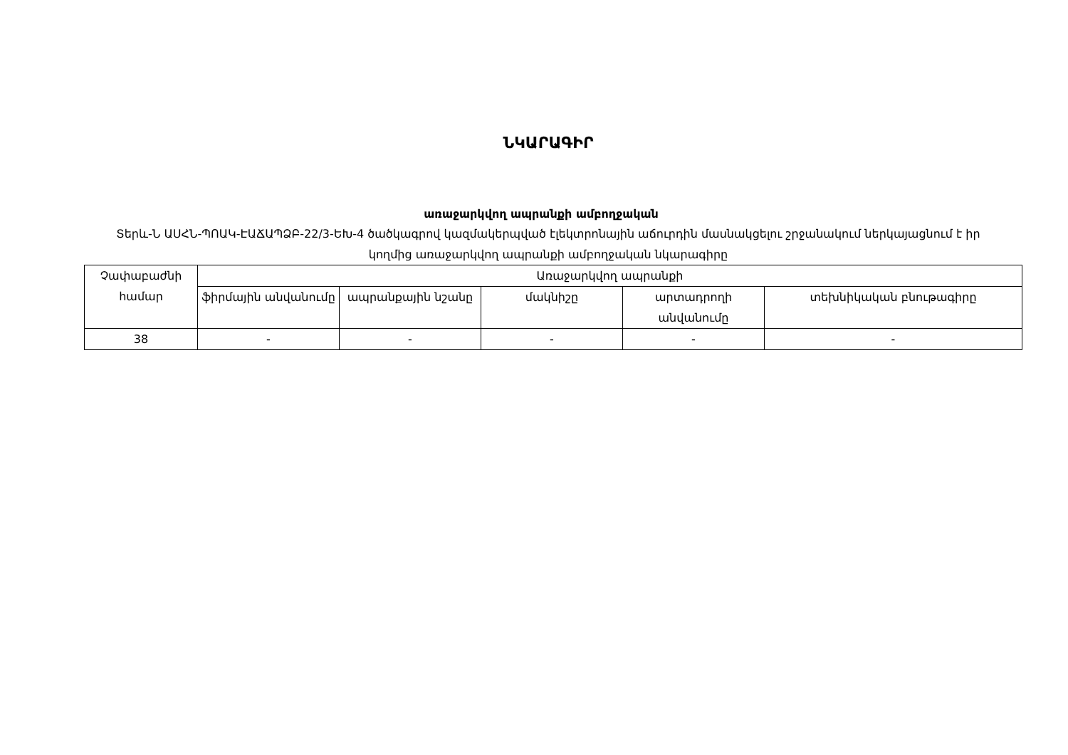ՆԿԱՐԱԳԻՐ
առաջարկվող ապրանքի ամբողջական
Տերև-Ն ԱՍՀՆ-ՊՈԱԿ-ԷԱՃԱՊՁԲ-22/3-ԵԽ-4 ծածկագրով կազմակերպված էլեկտրոնային աճուրդին մասնակցելու շրջանակում ներկայացնում է իր կողմից առաջարկվող ապրանքի ամբողջական նկարագիրը
| Չափաբաժնի համար | Առաջարկվող ապրանքի | | | | |
| --- | --- | --- | --- | --- | --- |
| | ֆիրմային անվանումը | ապրանքային նշանը | մակնիշը | արտադրողի անվանումը | տեխնիկական բնութագիրը |
| 38 | - | - | - | - | - |